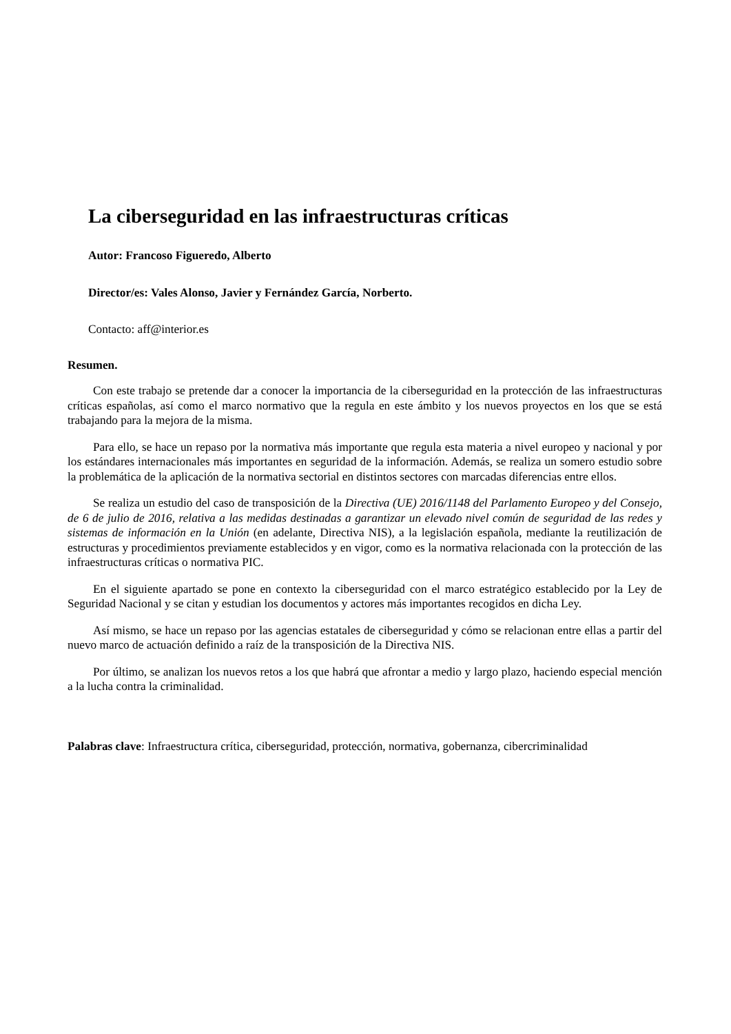La ciberseguridad en las infraestructuras críticas
Autor: Francoso Figueredo, Alberto
Director/es: Vales Alonso, Javier y Fernández García, Norberto.
Contacto: aff@interior.es
Resumen.
Con este trabajo se pretende dar a conocer la importancia de la ciberseguridad en la protección de las infraestructuras críticas españolas, así como el marco normativo que la regula en este ámbito y los nuevos proyectos en los que se está trabajando para la mejora de la misma.
Para ello, se hace un repaso por la normativa más importante que regula esta materia a nivel europeo y nacional y por los estándares internacionales más importantes en seguridad de la información. Además, se realiza un somero estudio sobre la problemática de la aplicación de la normativa sectorial en distintos sectores con marcadas diferencias entre ellos.
Se realiza un estudio del caso de transposición de la Directiva (UE) 2016/1148 del Parlamento Europeo y del Consejo, de 6 de julio de 2016, relativa a las medidas destinadas a garantizar un elevado nivel común de seguridad de las redes y sistemas de información en la Unión (en adelante, Directiva NIS), a la legislación española, mediante la reutilización de estructuras y procedimientos previamente establecidos y en vigor, como es la normativa relacionada con la protección de las infraestructuras críticas o normativa PIC.
En el siguiente apartado se pone en contexto la ciberseguridad con el marco estratégico establecido por la Ley de Seguridad Nacional y se citan y estudian los documentos y actores más importantes recogidos en dicha Ley.
Así mismo, se hace un repaso por las agencias estatales de ciberseguridad y cómo se relacionan entre ellas a partir del nuevo marco de actuación definido a raíz de la transposición de la Directiva NIS.
Por último, se analizan los nuevos retos a los que habrá que afrontar a medio y largo plazo, haciendo especial mención a la lucha contra la criminalidad.
Palabras clave: Infraestructura crítica, ciberseguridad, protección, normativa, gobernanza, cibercriminalidad